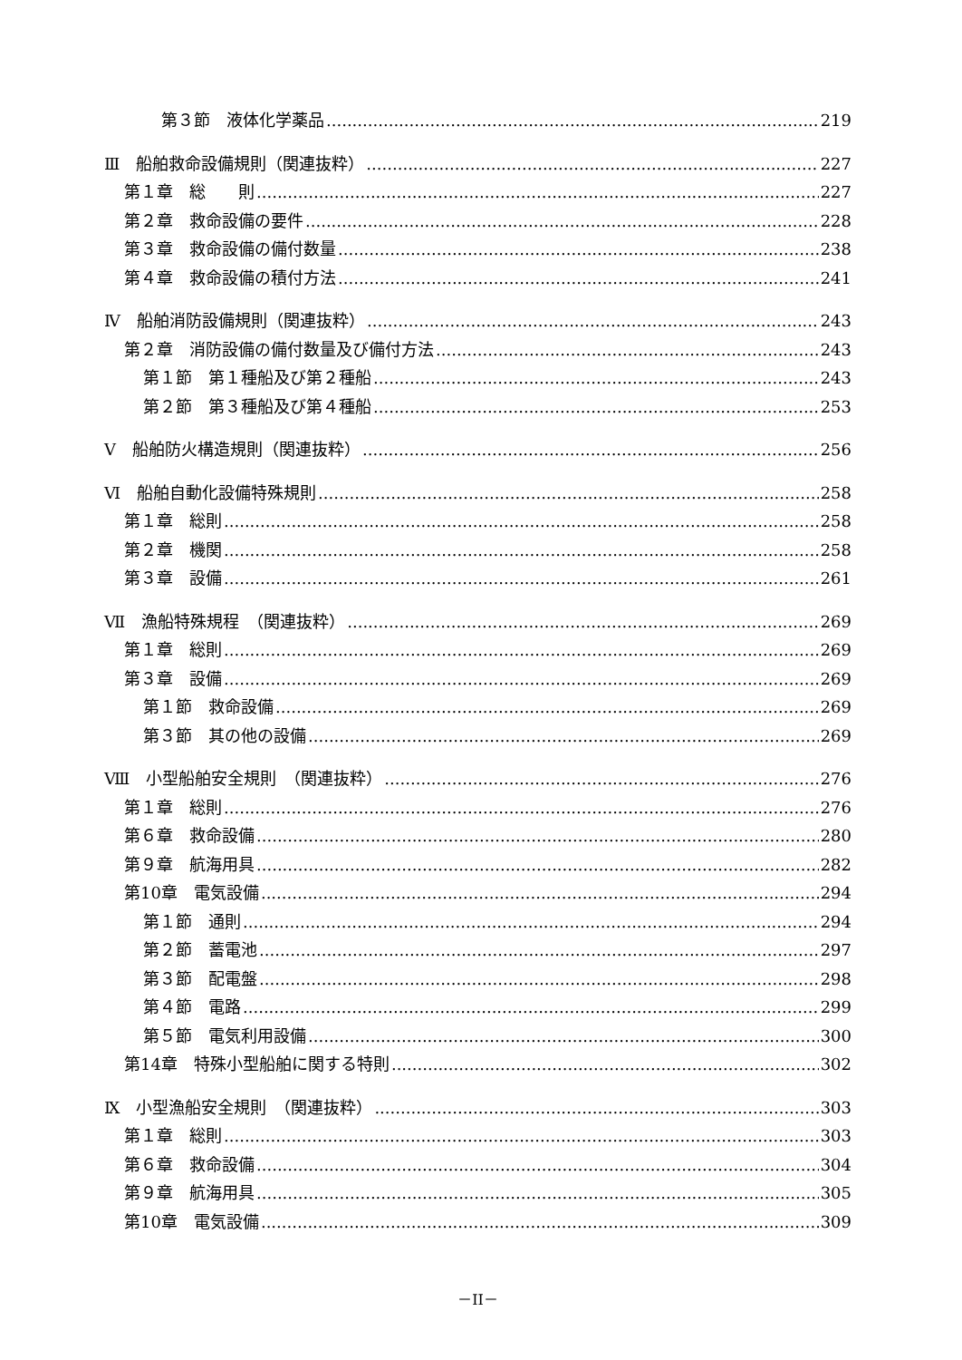第３節　液体化学薬品 219
Ⅲ　船舶救命設備規則（関連抜粋） 227
第１章　総　　則 227
第２章　救命設備の要件 228
第３章　救命設備の備付数量 238
第４章　救命設備の積付方法 241
Ⅳ　船舶消防設備規則（関連抜粋） 243
第２章　消防設備の備付数量及び備付方法 243
第１節　第１種船及び第２種船 243
第２節　第３種船及び第４種船 253
Ⅴ　船舶防火構造規則（関連抜粋） 256
Ⅵ　船舶自動化設備特殊規則 258
第１章　総則 258
第２章　機関 258
第３章　設備 261
Ⅶ　漁船特殊規程　（関連抜粋） 269
第１章　総則 269
第３章　設備 269
第１節　救命設備 269
第３節　其の他の設備 269
Ⅷ　小型船舶安全規則　（関連抜粋） 276
第１章　総則 276
第６章　救命設備 280
第９章　航海用具 282
第10章　電気設備 294
第１節　通則 294
第２節　蓄電池 297
第３節　配電盤 298
第４節　電路 299
第５節　電気利用設備 300
第14章　特殊小型船舶に関する特則 302
Ⅸ　小型漁船安全規則　（関連抜粋） 303
第１章　総則 303
第６章　救命設備 304
第９章　航海用具 305
第10章　電気設備 309
－II－